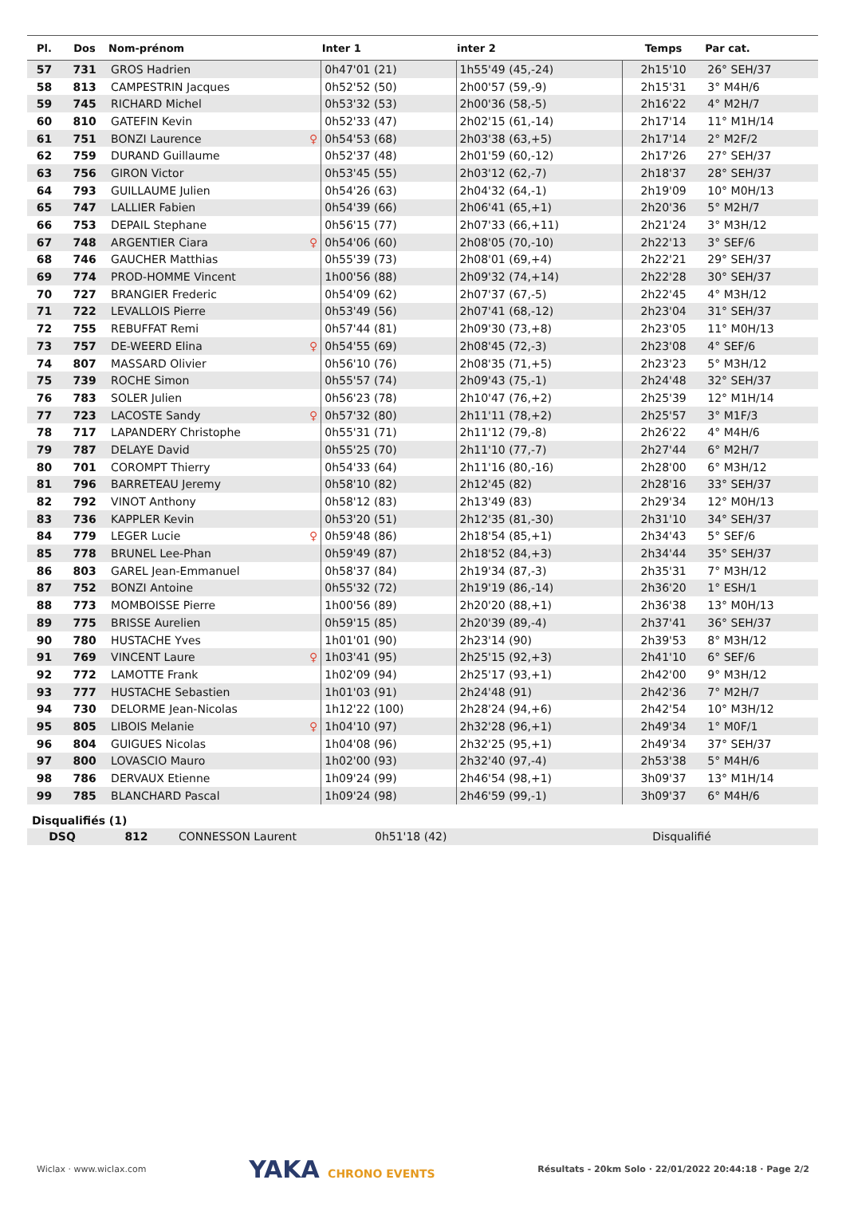| Pl. | Dos | Nom-prénom | Inter 1 | inter 2 | Temps | Par cat. |
| --- | --- | --- | --- | --- | --- | --- |
| 57 | 731 | GROS Hadrien | 0h47'01 (21) | 1h55'49 (45,-24) | 2h15'10 | 26° SEH/37 |
| 58 | 813 | CAMPESTRIN Jacques | 0h52'52 (50) | 2h00'57 (59,-9) | 2h15'31 | 3° M4H/6 |
| 59 | 745 | RICHARD Michel | 0h53'32 (53) | 2h00'36 (58,-5) | 2h16'22 | 4° M2H/7 |
| 60 | 810 | GATEFIN Kevin | 0h52'33 (47) | 2h02'15 (61,-14) | 2h17'14 | 11° M1H/14 |
| 61 | 751 | BONZI Laurence ♀ | 0h54'53 (68) | 2h03'38 (63,+5) | 2h17'14 | 2° M2F/2 |
| 62 | 759 | DURAND Guillaume | 0h52'37 (48) | 2h01'59 (60,-12) | 2h17'26 | 27° SEH/37 |
| 63 | 756 | GIRON Victor | 0h53'45 (55) | 2h03'12 (62,-7) | 2h18'37 | 28° SEH/37 |
| 64 | 793 | GUILLAUME Julien | 0h54'26 (63) | 2h04'32 (64,-1) | 2h19'09 | 10° M0H/13 |
| 65 | 747 | LALLIER Fabien | 0h54'39 (66) | 2h06'41 (65,+1) | 2h20'36 | 5° M2H/7 |
| 66 | 753 | DEPAIL Stephane | 0h56'15 (77) | 2h07'33 (66,+11) | 2h21'24 | 3° M3H/12 |
| 67 | 748 | ARGENTIER Ciara ♀ | 0h54'06 (60) | 2h08'05 (70,-10) | 2h22'13 | 3° SEF/6 |
| 68 | 746 | GAUCHER Matthias | 0h55'39 (73) | 2h08'01 (69,+4) | 2h22'21 | 29° SEH/37 |
| 69 | 774 | PROD-HOMME Vincent | 1h00'56 (88) | 2h09'32 (74,+14) | 2h22'28 | 30° SEH/37 |
| 70 | 727 | BRANGIER Frederic | 0h54'09 (62) | 2h07'37 (67,-5) | 2h22'45 | 4° M3H/12 |
| 71 | 722 | LEVALLOIS Pierre | 0h53'49 (56) | 2h07'41 (68,-12) | 2h23'04 | 31° SEH/37 |
| 72 | 755 | REBUFFAT Remi | 0h57'44 (81) | 2h09'30 (73,+8) | 2h23'05 | 11° M0H/13 |
| 73 | 757 | DE-WEERD Elina ♀ | 0h54'55 (69) | 2h08'45 (72,-3) | 2h23'08 | 4° SEF/6 |
| 74 | 807 | MASSARD Olivier | 0h56'10 (76) | 2h08'35 (71,+5) | 2h23'23 | 5° M3H/12 |
| 75 | 739 | ROCHE Simon | 0h55'57 (74) | 2h09'43 (75,-1) | 2h24'48 | 32° SEH/37 |
| 76 | 783 | SOLER Julien | 0h56'23 (78) | 2h10'47 (76,+2) | 2h25'39 | 12° M1H/14 |
| 77 | 723 | LACOSTE Sandy ♀ | 0h57'32 (80) | 2h11'11 (78,+2) | 2h25'57 | 3° M1F/3 |
| 78 | 717 | LAPANDERY Christophe | 0h55'31 (71) | 2h11'12 (79,-8) | 2h26'22 | 4° M4H/6 |
| 79 | 787 | DELAYE David | 0h55'25 (70) | 2h11'10 (77,-7) | 2h27'44 | 6° M2H/7 |
| 80 | 701 | COROMPT Thierry | 0h54'33 (64) | 2h11'16 (80,-16) | 2h28'00 | 6° M3H/12 |
| 81 | 796 | BARRETEAU Jeremy | 0h58'10 (82) | 2h12'45 (82) | 2h28'16 | 33° SEH/37 |
| 82 | 792 | VINOT Anthony | 0h58'12 (83) | 2h13'49 (83) | 2h29'34 | 12° M0H/13 |
| 83 | 736 | KAPPLER Kevin | 0h53'20 (51) | 2h12'35 (81,-30) | 2h31'10 | 34° SEH/37 |
| 84 | 779 | LEGER Lucie ♀ | 0h59'48 (86) | 2h18'54 (85,+1) | 2h34'43 | 5° SEF/6 |
| 85 | 778 | BRUNEL Lee-Phan | 0h59'49 (87) | 2h18'52 (84,+3) | 2h34'44 | 35° SEH/37 |
| 86 | 803 | GAREL Jean-Emmanuel | 0h58'37 (84) | 2h19'34 (87,-3) | 2h35'31 | 7° M3H/12 |
| 87 | 752 | BONZI Antoine | 0h55'32 (72) | 2h19'19 (86,-14) | 2h36'20 | 1° ESH/1 |
| 88 | 773 | MOMBOISSE Pierre | 1h00'56 (89) | 2h20'20 (88,+1) | 2h36'38 | 13° M0H/13 |
| 89 | 775 | BRISSE Aurelien | 0h59'15 (85) | 2h20'39 (89,-4) | 2h37'41 | 36° SEH/37 |
| 90 | 780 | HUSTACHE Yves | 1h01'01 (90) | 2h23'14 (90) | 2h39'53 | 8° M3H/12 |
| 91 | 769 | VINCENT Laure ♀ | 1h03'41 (95) | 2h25'15 (92,+3) | 2h41'10 | 6° SEF/6 |
| 92 | 772 | LAMOTTE Frank | 1h02'09 (94) | 2h25'17 (93,+1) | 2h42'00 | 9° M3H/12 |
| 93 | 777 | HUSTACHE Sebastien | 1h01'03 (91) | 2h24'48 (91) | 2h42'36 | 7° M2H/7 |
| 94 | 730 | DELORME Jean-Nicolas | 1h12'22 (100) | 2h28'24 (94,+6) | 2h42'54 | 10° M3H/12 |
| 95 | 805 | LIBOIS Melanie ♀ | 1h04'10 (97) | 2h32'28 (96,+1) | 2h49'34 | 1° M0F/1 |
| 96 | 804 | GUIGUES Nicolas | 1h04'08 (96) | 2h32'25 (95,+1) | 2h49'34 | 37° SEH/37 |
| 97 | 800 | LOVASCIO Mauro | 1h02'00 (93) | 2h32'40 (97,-4) | 2h53'38 | 5° M4H/6 |
| 98 | 786 | DERVAUX Etienne | 1h09'24 (99) | 2h46'54 (98,+1) | 3h09'37 | 13° M1H/14 |
| 99 | 785 | BLANCHARD Pascal | 1h09'24 (98) | 2h46'59 (99,-1) | 3h09'37 | 6° M4H/6 |
Disqualifiés (1)
| DSQ | 812 | CONNESSON Laurent | 0h51'18 (42) | | Disqualifié | |
Wiclax · www.wiclax.com YAKA CHRONO EVENTS Résultats - 20km Solo · 22/01/2022 20:44:18 · Page 2/2